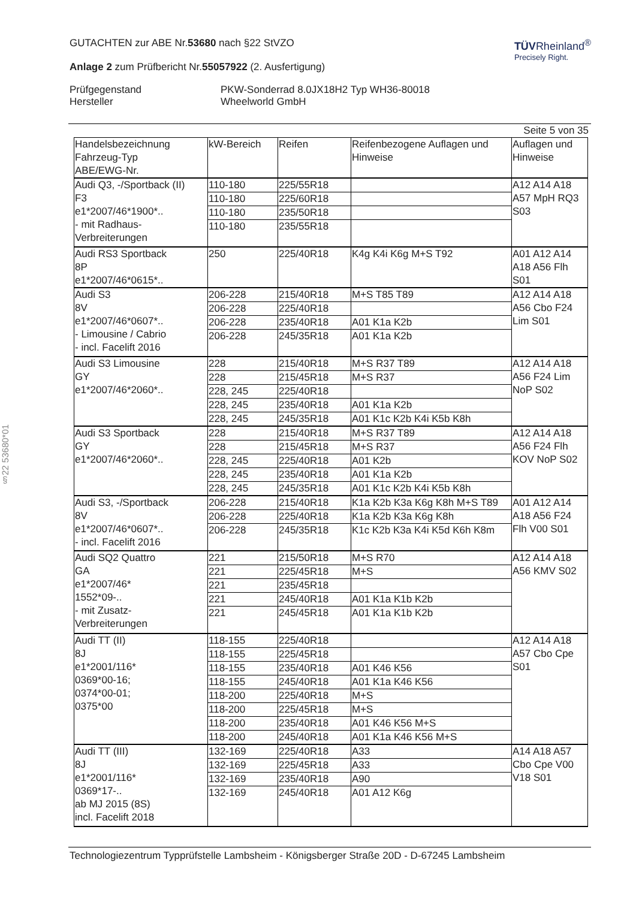TÜVRheinland<sup>®</sup>
Precisely Right.
GUTACHTEN zur ABE Nr.53680 nach §22 StVZO
Anlage 2 zum Prüfbericht Nr.55057922 (2. Ausfertigung)
Prüfgegenstand
Hersteller
PKW-Sonderrad 8.0JX18H2 Typ WH36-80018
Wheelworld GmbH
Seite 5 von 35
| Handelsbezeichnung Fahrzeug-Typ ABE/EWG-Nr. | kW-Bereich | Reifen | Reifenbezogene Auflagen und Hinweise | Auflagen und Hinweise |
| --- | --- | --- | --- | --- |
| Audi Q3, -/Sportback (II) F3 e1*2007/46*1900*.. - mit Radhaus-Verbreiterungen | 110-180 | 225/55R18 | | A12 A14 A18 A57 MpH RQ3 S03 |
| | 110-180 | 225/60R18 | | |
| | 110-180 | 235/50R18 | | |
| | 110-180 | 235/55R18 | | |
| Audi RS3 Sportback 8P e1*2007/46*0615*.. | 250 | 225/40R18 | K4g K4i K6g M+S T92 | A01 A12 A14 A18 A56 Flh S01 |
| Audi S3 8V e1*2007/46*0607*.. - Limousine / Cabrio - incl. Facelift 2016 | 206-228 | 215/40R18 | M+S T85 T89 | A12 A14 A18 A56 Cbo F24 Lim S01 |
| | 206-228 | 225/40R18 | | |
| | 206-228 | 235/40R18 | A01 K1a K2b | |
| | 206-228 | 245/35R18 | A01 K1a K2b | |
| Audi S3 Limousine GY e1*2007/46*2060*.. | 228 | 215/40R18 | M+S R37 T89 | A12 A14 A18 A56 F24 Lim NoP S02 |
| | 228 | 215/45R18 | M+S R37 | |
| | 228, 245 | 225/40R18 | | |
| | 228, 245 | 235/40R18 | A01 K1a K2b | |
| | 228, 245 | 245/35R18 | A01 K1c K2b K4i K5b K8h | |
| Audi S3 Sportback GY e1*2007/46*2060*.. | 228 | 215/40R18 | M+S R37 T89 | A12 A14 A18 A56 F24 Flh KOV NoP S02 |
| | 228 | 215/45R18 | M+S R37 | |
| | 228, 245 | 225/40R18 | A01 K2b | |
| | 228, 245 | 235/40R18 | A01 K1a K2b | |
| | 228, 245 | 245/35R18 | A01 K1c K2b K4i K5b K8h | |
| Audi S3, -/Sportback 8V e1*2007/46*0607*.. - incl. Facelift 2016 | 206-228 | 215/40R18 | K1a K2b K3a K6g K8h M+S T89 | A01 A12 A14 A18 A56 F24 Flh V00 S01 |
| | 206-228 | 225/40R18 | K1a K2b K3a K6g K8h | |
| | 206-228 | 245/35R18 | K1c K2b K3a K4i K5d K6h K8m | |
| Audi SQ2 Quattro GA e1*2007/46* 1552*09-.. - mit Zusatz- Verbreiterungen | 221 | 215/50R18 | M+S R70 | A12 A14 A18 A56 KMV S02 |
| | 221 | 225/45R18 | M+S | |
| | 221 | 235/45R18 | | |
| | 221 | 245/40R18 | A01 K1a K1b K2b | |
| | 221 | 245/45R18 | A01 K1a K1b K2b | |
| Audi TT (II) 8J e1*2001/116* 0369*00-16; 0374*00-01; 0375*00 | 118-155 | 225/40R18 | | A12 A14 A18 A57 Cbo Cpe S01 |
| | 118-155 | 225/45R18 | | |
| | 118-155 | 235/40R18 | A01 K46 K56 | |
| | 118-155 | 245/40R18 | A01 K1a K46 K56 | |
| | 118-200 | 225/40R18 | M+S | |
| | 118-200 | 225/45R18 | M+S | |
| | 118-200 | 235/40R18 | A01 K46 K56 M+S | |
| | 118-200 | 245/40R18 | A01 K1a K46 K56 M+S | |
| Audi TT (III) 8J e1*2001/116* 0369*17-.. ab MJ 2015 (8S) incl. Facelift 2018 | 132-169 | 225/40R18 | A33 | A14 A18 A57 Cbo Cpe V00 V18 S01 |
| | 132-169 | 225/45R18 | A33 | |
| | 132-169 | 235/40R18 | A90 | |
| | 132-169 | 245/40R18 | A01 A12 K6g | |
§22 53680*01
Technologiezentrum Typprüfstelle Lambsheim - Königsberger Straße 20D - D-67245 Lambsheim